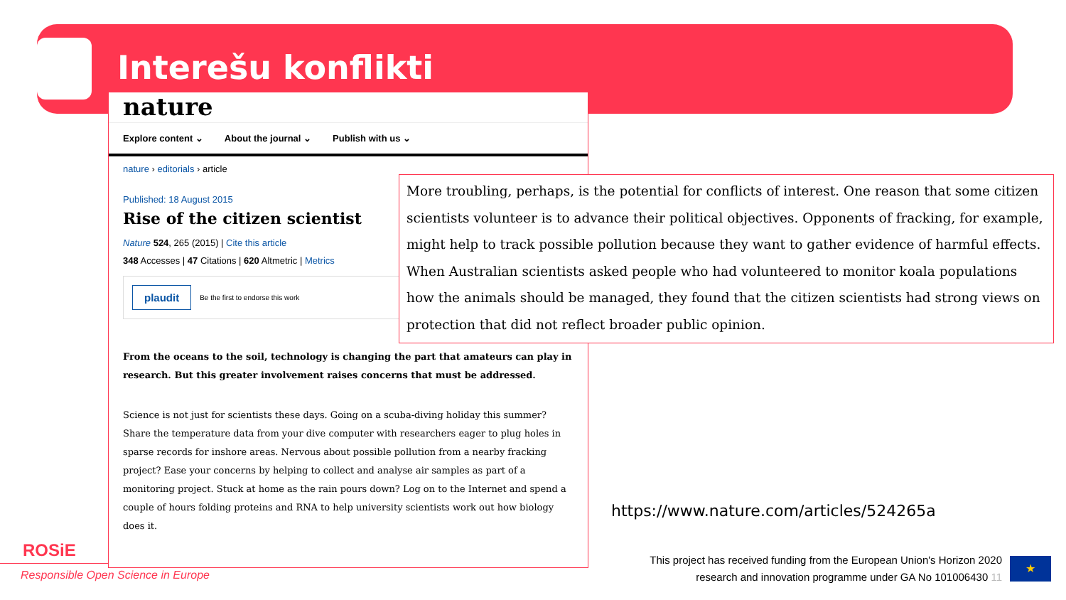Interešu konflikti
nature
Explore content ⌄ About the journal ⌄ Publish with us ⌄
nature › editorials › article
Published: 18 August 2015
Rise of the citizen scientist
Nature 524, 265 (2015) | Cite this article
348 Accesses | 47 Citations | 620 Altmetric | Metrics
plaudit Be the first to endorse this work
From the oceans to the soil, technology is changing the part that amateurs can play in research. But this greater involvement raises concerns that must be addressed.
Science is not just for scientists these days. Going on a scuba-diving holiday this summer? Share the temperature data from your dive computer with researchers eager to plug holes in sparse records for inshore areas. Nervous about possible pollution from a nearby fracking project? Ease your concerns by helping to collect and analyse air samples as part of a monitoring project. Stuck at home as the rain pours down? Log on to the Internet and spend a couple of hours folding proteins and RNA to help university scientists work out how biology does it.
More troubling, perhaps, is the potential for conflicts of interest. One reason that some citizen scientists volunteer is to advance their political objectives. Opponents of fracking, for example, might help to track possible pollution because they want to gather evidence of harmful effects. When Australian scientists asked people who had volunteered to monitor koala populations how the animals should be managed, they found that the citizen scientists had strong views on protection that did not reflect broader public opinion.
https://www.nature.com/articles/524265a
ROSiE
Responsible Open Science in Europe
This project has received funding from the European Union's Horizon 2020 research and innovation programme under GA No 101006430 11
★